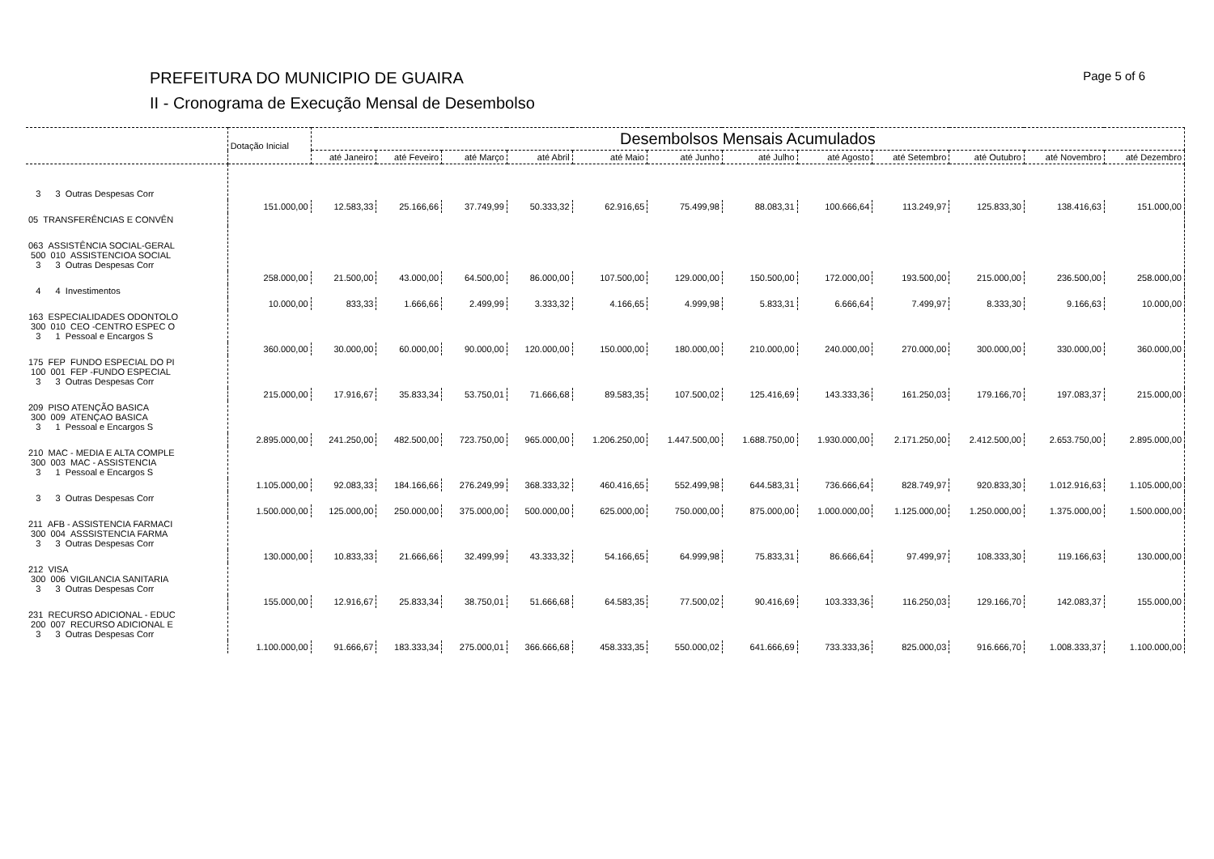PREFEITURA DO MUNICIPIO DE GUAIRA Page 5 of 6
II - Cronograma de Execução Mensal de Desembolso
| | Dotação Inicial | Desembolsos Mensais Acumulados | | | | | | | | | | | |
| --- | --- | --- | --- | --- | --- | --- | --- | --- | --- | --- | --- | --- | --- |
| | | até Janeiro | até Feveiro | até Março | até Abril | até Maio | até Junho | até Julho | até Agosto | até Setembro | até Outubro | até Novembro | até Dezembro |
| 3 3 Outras Despesas Corr | | | | | | | | | | | | | |
| | 151.000,00 | 12.583,33 | 25.166,66 | 37.749,99 | 50.333,32 | 62.916,65 | 75.499,98 | 88.083,31 | 100.666,64 | 113.249,97 | 125.833,30 | 138.416,63 | 151.000,00 |
| 05 TRANSFERÊNCIAS E CONVÊN | | | | | | | | | | | | | |
| 063 ASSISTÊNCIA SOCIAL-GERAL 500 010 ASSISTENCIOA SOCIAL 3 3 Outras Despesas Corr | | | | | | | | | | | | | |
| | 258.000,00 | 21.500,00 | 43.000,00 | 64.500,00 | 86.000,00 | 107.500,00 | 129.000,00 | 150.500,00 | 172.000,00 | 193.500,00 | 215.000,00 | 236.500,00 | 258.000,00 |
| 4 4 Investimentos | | | | | | | | | | | | | |
| | 10.000,00 | 833,33 | 1.666,66 | 2.499,99 | 3.333,32 | 4.166,65 | 4.999,98 | 5.833,31 | 6.666,64 | 7.499,97 | 8.333,30 | 9.166,63 | 10.000,00 |
| 163 ESPECIALIDADES ODONTOLO 300 010 CEO -CENTRO ESPEC O 3 1 Pessoal e Encargos S | | | | | | | | | | | | | |
| | 360.000,00 | 30.000,00 | 60.000,00 | 90.000,00 | 120.000,00 | 150.000,00 | 180.000,00 | 210.000,00 | 240.000,00 | 270.000,00 | 300.000,00 | 330.000,00 | 360.000,00 |
| 175 FEP FUNDO ESPECIAL DO PI 100 001 FEP -FUNDO ESPECIAL 3 3 Outras Despesas Corr | | | | | | | | | | | | | |
| | 215.000,00 | 17.916,67 | 35.833,34 | 53.750,01 | 71.666,68 | 89.583,35 | 107.500,02 | 125.416,69 | 143.333,36 | 161.250,03 | 179.166,70 | 197.083,37 | 215.000,00 |
| 209 PISO ATENÇÃO BASICA 300 009 ATENÇAO BASICA 3 1 Pessoal e Encargos S | | | | | | | | | | | | | |
| | 2.895.000,00 | 241.250,00 | 482.500,00 | 723.750,00 | 965.000,00 | 1.206.250,00 | 1.447.500,00 | 1.688.750,00 | 1.930.000,00 | 2.171.250,00 | 2.412.500,00 | 2.653.750,00 | 2.895.000,00 |
| 210 MAC - MEDIA E ALTA COMPLE 300 003 MAC - ASSISTENCIA 3 1 Pessoal e Encargos S | | | | | | | | | | | | | |
| | 1.105.000,00 | 92.083,33 | 184.166,66 | 276.249,99 | 368.333,32 | 460.416,65 | 552.499,98 | 644.583,31 | 736.666,64 | 828.749,97 | 920.833,30 | 1.012.916,63 | 1.105.000,00 |
| 3 3 Outras Despesas Corr | | | | | | | | | | | | | |
| | 1.500.000,00 | 125.000,00 | 250.000,00 | 375.000,00 | 500.000,00 | 625.000,00 | 750.000,00 | 875.000,00 | 1.000.000,00 | 1.125.000,00 | 1.250.000,00 | 1.375.000,00 | 1.500.000,00 |
| 211 AFB - ASSISTENCIA FARMACI 300 004 ASSSISTENCIA FARMA 3 3 Outras Despesas Corr | | | | | | | | | | | | | |
| | 130.000,00 | 10.833,33 | 21.666,66 | 32.499,99 | 43.333,32 | 54.166,65 | 64.999,98 | 75.833,31 | 86.666,64 | 97.499,97 | 108.333,30 | 119.166,63 | 130.000,00 |
| 212 VISA 300 006 VIGILANCIA SANITARIA 3 3 Outras Despesas Corr | | | | | | | | | | | | | |
| | 155.000,00 | 12.916,67 | 25.833,34 | 38.750,01 | 51.666,68 | 64.583,35 | 77.500,02 | 90.416,69 | 103.333,36 | 116.250,03 | 129.166,70 | 142.083,37 | 155.000,00 |
| 231 RECURSO ADICIONAL - EDUC 200 007 RECURSO ADICIONAL E 3 3 Outras Despesas Corr | | | | | | | | | | | | | |
| | 1.100.000,00 | 91.666,67 | 183.333,34 | 275.000,01 | 366.666,68 | 458.333,35 | 550.000,02 | 641.666,69 | 733.333,36 | 825.000,03 | 916.666,70 | 1.008.333,37 | 1.100.000,00 |